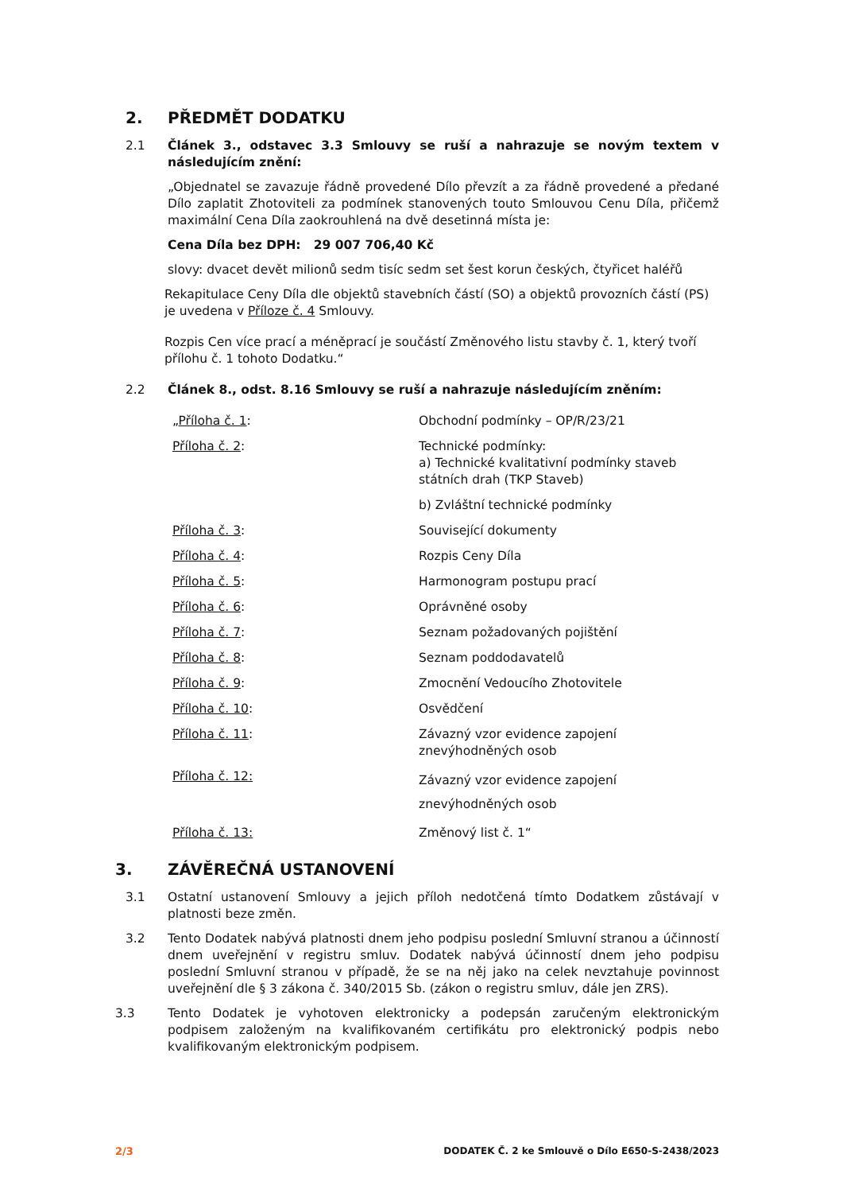2. PŘEDMĚT DODATKU
2.1 Článek 3., odstavec 3.3 Smlouvy se ruší a nahrazuje se novým textem v následujícím znění:
„Objednatel se zavazuje řádně provedené Dílo převzít a za řádně provedené a předané Dílo zaplatit Zhotoviteli za podmínek stanovených touto Smlouvou Cenu Díla, přičemž maximální Cena Díla zaokrouhlená na dvě desetinná místa je:
Cena Díla bez DPH: 29 007 706,40 Kč
slovy: dvacet devět milionů sedm tisíc sedm set šest korun českých, čtyřicet haléřů
Rekapitulace Ceny Díla dle objektů stavebních částí (SO) a objektů provozních částí (PS) je uvedena v Příloze č. 4 Smlouvy.
Rozpis Cen více prací a méněprací je součástí Změnového listu stavby č. 1, který tvoří přílohu č. 1 tohoto Dodatku.“
2.2 Článek 8., odst. 8.16 Smlouvy se ruší a nahrazuje následujícím zněním:
| „ Příloha č. 1 : | Obchodní podmínky – OP/R/23/21 |
| Příloha č. 2 : | Technické podmínky: a) Technické kvalitativní podmínky staveb státních drah (TKP Staveb) b) Zvláštní technické podmínky |
| Příloha č. 3 : | Související dokumenty |
| Příloha č. 4 : | Rozpis Ceny Díla |
| Příloha č. 5 : | Harmonogram postupu prací |
| Příloha č. 6 : | Oprávněné osoby |
| Příloha č. 7 : | Seznam požadovaných pojištění |
| Příloha č. 8 : | Seznam poddodavatelů |
| Příloha č. 9 : | Zmocnění Vedoucího Zhotovitele |
| Příloha č. 10 : | Osvědčení |
| Příloha č. 11 : | Závazný vzor evidence zapojení znevýhodněných osob |
| Příloha č. 12: | Závazný vzor evidence zapojení znevýhodněných osob |
| Příloha č. 13: | Změnový list č. 1“ |
3. ZÁVĚREČNÁ USTANOVENÍ
3.1 Ostatní ustanovení Smlouvy a jejich příloh nedotčená tímto Dodatkem zůstávají v platnosti beze změn.
3.2 Tento Dodatek nabývá platnosti dnem jeho podpisu poslední Smluvní stranou a účinností dnem uveřejnění v registru smluv. Dodatek nabývá účinností dnem jeho podpisu poslední Smluvní stranou v případě, že se na něj jako na celek nevztahuje povinnost uveřejnění dle § 3 zákona č. 340/2015 Sb. (zákon o registru smluv, dále jen ZRS).
3.3 Tento Dodatek je vyhotoven elektronicky a podepsán zaručeným elektronickým podpisem založeným na kvalifikovaném certifikátu pro elektronický podpis nebo kvalifikovaným elektronickým podpisem.
2/3 DODATEK Č. 2 ke Smlouvě o Dílo E650-S-2438/2023